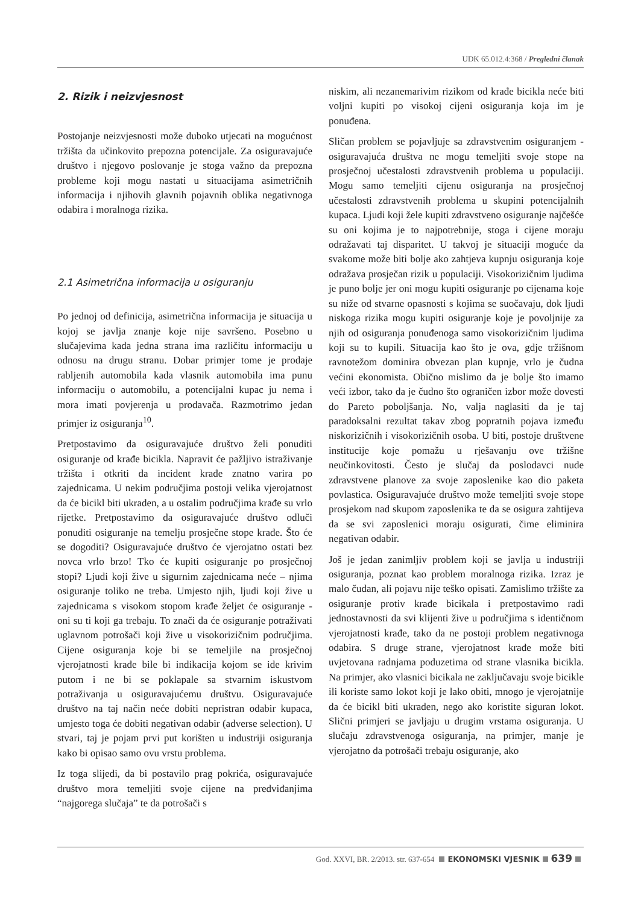UDK 65.012.4:368 / Pregledni članak
2. Rizik i neizvjesnost
Postojanje neizvjesnosti može duboko utjecati na mogućnost tržišta da učinkovito prepozna potencijale. Za osiguravajuće društvo i njegovo poslovanje je stoga važno da prepozna probleme koji mogu nastati u situacijama asimetričnih informacija i njihovih glavnih pojavnih oblika negativnoga odabira i moralnoga rizika.
2.1 Asimetrična informacija u osiguranju
Po jednoj od definicija, asimetrična informacija je situacija u kojoj se javlja znanje koje nije savršeno. Posebno u slučajevima kada jedna strana ima različitu informaciju u odnosu na drugu stranu. Dobar primjer tome je prodaje rabljenih automobila kada vlasnik automobila ima punu informaciju o automobilu, a potencijalni kupac ju nema i mora imati povjerenja u prodavača. Razmotrimo jedan primjer iz osiguranja<sup>10</sup>.
Pretpostavimo da osiguravajuće društvo želi ponuditi osiguranje od krađe bicikla. Napravit će pažljivo istraživanje tržišta i otkriti da incident krađe znatno varira po zajednicama. U nekim područjima postoji velika vjerojatnost da će bicikl biti ukraden, a u ostalim područjima krađe su vrlo rijetke. Pretpostavimo da osiguravajuće društvo odluči ponuditi osiguranje na temelju prosječne stope krađe. Što će se dogoditi? Osiguravajuće društvo će vjerojatno ostati bez novca vrlo brzo! Tko će kupiti osiguranje po prosječnoj stopi? Ljudi koji žive u sigurnim zajednicama neće – njima osiguranje toliko ne treba. Umjesto njih, ljudi koji žive u zajednicama s visokom stopom krađe željet će osiguranje - oni su ti koji ga trebaju. To znači da će osiguranje potraživati uglavnom potrošači koji žive u visokorizičnim područjima. Cijene osiguranja koje bi se temeljile na prosječnoj vjerojatnosti krađe bile bi indikacija kojom se ide krivim putom i ne bi se poklapale sa stvarnim iskustvom potraživanja u osiguravajućemu društvu. Osiguravajuće društvo na taj način neće dobiti nepristran odabir kupaca, umjesto toga će dobiti negativan odabir (adverse selection). U stvari, taj je pojam prvi put korišten u industriji osiguranja kako bi opisao samo ovu vrstu problema.
Iz toga slijedi, da bi postavilo prag pokrića, osiguravajuće društvo mora temeljiti svoje cijene na predviđanjima “najgorega slučaja” te da potrošači s
niskim, ali nezanemarivim rizikom od krađe bicikla neće biti voljni kupiti po visokoj cijeni osiguranja koja im je ponuđena.
Sličan problem se pojavljuje sa zdravstvenim osiguranjem - osiguravajuća društva ne mogu temeljiti svoje stope na prosječnoj učestalosti zdravstvenih problema u populaciji. Mogu samo temeljiti cijenu osiguranja na prosječnoj učestalosti zdravstvenih problema u skupini potencijalnih kupaca. Ljudi koji žele kupiti zdravstveno osiguranje najčešće su oni kojima je to najpotrebnije, stoga i cijene moraju odražavati taj disparitet. U takvoj je situaciji moguće da svakome može biti bolje ako zahtjeva kupnju osiguranja koje odražava prosječan rizik u populaciji. Visokorizičnim ljudima je puno bolje jer oni mogu kupiti osiguranje po cijenama koje su niže od stvarne opasnosti s kojima se suočavaju, dok ljudi niskoga rizika mogu kupiti osiguranje koje je povoljnije za njih od osiguranja ponuđenoga samo visokorizičnim ljudima koji su to kupili. Situacija kao što je ova, gdje tržišnom ravnotežom dominira obvezan plan kupnje, vrlo je čudna većini ekonomista. Obično mislimo da je bolje što imamo veći izbor, tako da je čudno što ograničen izbor može dovesti do Pareto poboljšanja. No, valja naglasiti da je taj paradoksalni rezultat takav zbog popratnih pojava između niskorizičnih i visokorizičnih osoba. U biti, postoje društvene institucije koje pomažu u rješavanju ove tržišne neučinkovitosti. Često je slučaj da poslodavci nude zdravstvene planove za svoje zaposlenike kao dio paketa povlastica. Osiguravajuće društvo može temeljiti svoje stope prosjekom nad skupom zaposlenika te da se osigura zahtijeva da se svi zaposlenici moraju osigurati, čime eliminira negativan odabir.
Još je jedan zanimljiv problem koji se javlja u industriji osiguranja, poznat kao problem moralnoga rizika. Izraz je malo čudan, ali pojavu nije teško opisati. Zamislimo tržište za osiguranje protiv krađe bicikala i pretpostavimo radi jednostavnosti da svi klijenti žive u područjima s identičnom vjerojatnosti krađe, tako da ne postoji problem negativnoga odabira. S druge strane, vjerojatnost krađe može biti uvjetovana radnjama poduzetima od strane vlasnika bicikla. Na primjer, ako vlasnici bicikala ne zaključavaju svoje bicikle ili koriste samo lokot koji je lako obiti, mnogo je vjerojatnije da će bicikl biti ukraden, nego ako koristite siguran lokot. Slični primjeri se javljaju u drugim vrstama osiguranja. U slučaju zdravstvenoga osiguranja, na primjer, manje je vjerojatno da potrošači trebaju osiguranje, ako
God. XXVI, BR. 2/2013. str. 637-654 EKONOMSKI VJESNIK 639